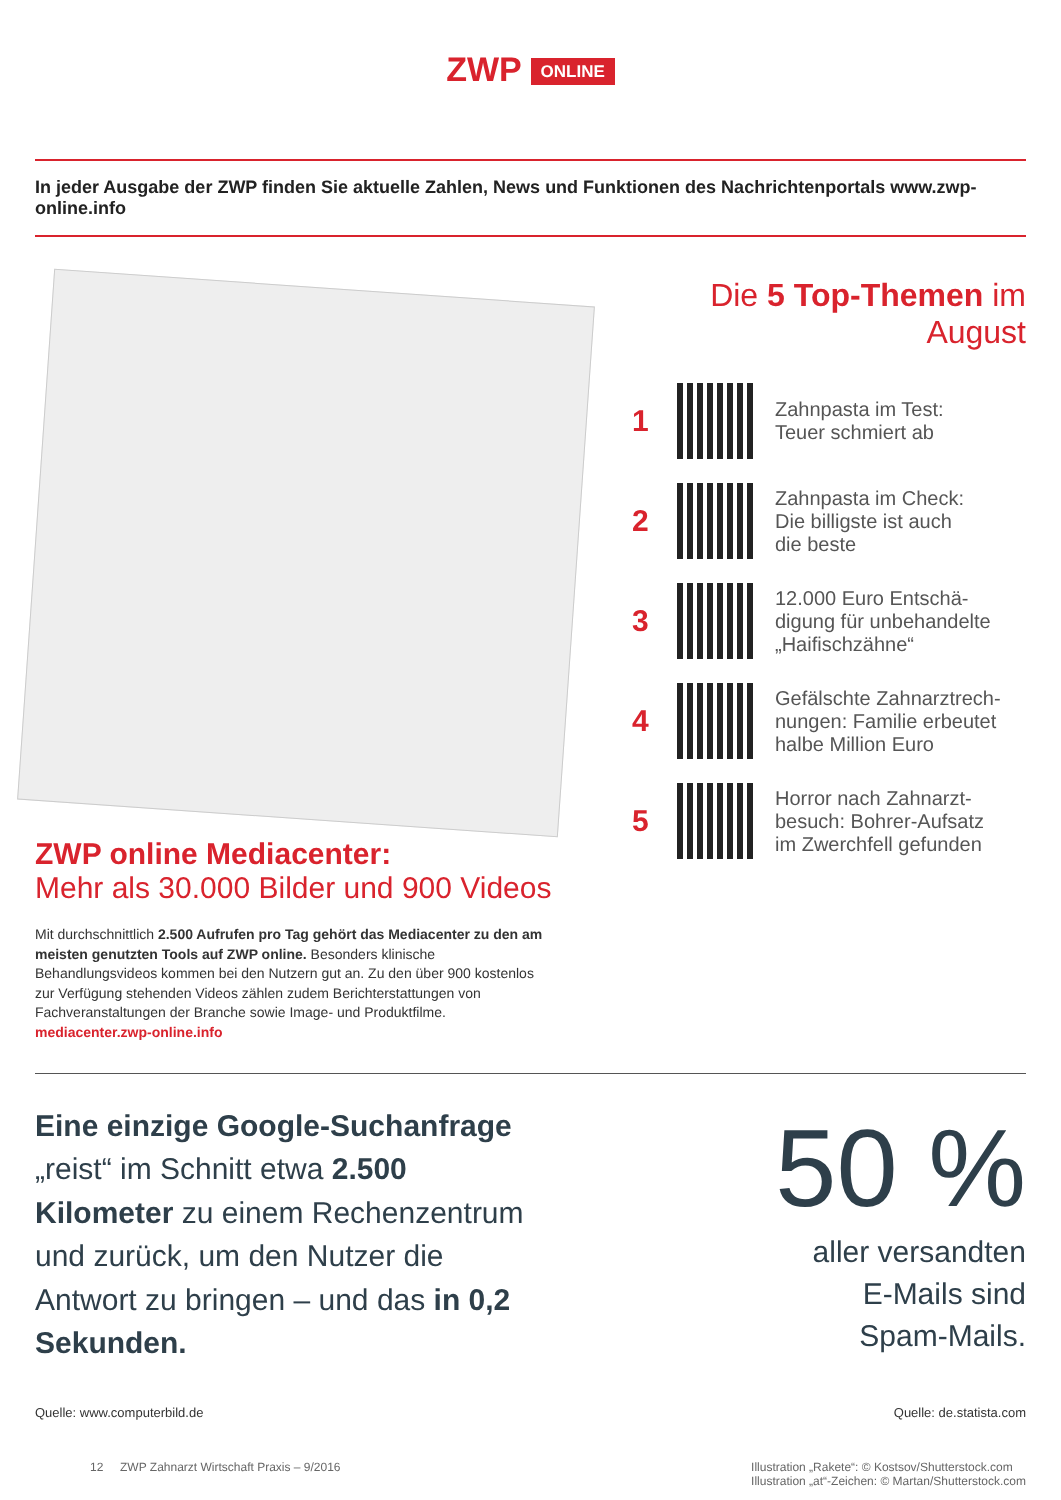ZWP ONLINE
In jeder Ausgabe der ZWP finden Sie aktuelle Zahlen, News und Funktionen des Nachrichtenportals www.zwp-online.info
Die 5 Top-Themen im August
1
Zahnpasta im Test:
Teuer schmiert ab
2
Zahnpasta im Check:
Die billigste ist auch
die beste
3
12.000 Euro Entschä-
digung für unbehandelte
„Haifischzähne“
4
Gefälschte Zahnarztrech-
nungen: Familie erbeutet
halbe Million Euro
5
Horror nach Zahnarzt-
besuch: Bohrer-Aufsatz
im Zwerchfell gefunden
ZWP online Mediacenter:
Mehr als 30.000 Bilder und 900 Videos
Mit durchschnittlich 2.500 Aufrufen pro Tag gehört das Mediacenter zu den am meisten genutzten Tools auf ZWP online. Besonders klinische Behandlungsvideos kommen bei den Nutzern gut an. Zu den über 900 kostenlos zur Verfügung stehenden Videos zählen zudem Berichterstattungen von Fachveranstaltungen der Branche sowie Image- und Produktfilme. mediacenter.zwp-online.info
Eine einzige Google-Suchanfrage „reist“ im Schnitt etwa 2.500 Kilometer zu einem Rechenzentrum und zurück, um den Nutzer die Antwort zu bringen – und das in 0,2 Sekunden.
50 %
aller versandten
E-Mails sind
Spam-Mails.
Quelle: www.computerbild.de Quelle: de.statista.com
12 ZWP Zahnarzt Wirtschaft Praxis – 9/2016 Illustration „Rakete“: © Kostsov/Shutterstock.com
Illustration „at“-Zeichen: © Martan/Shutterstock.com